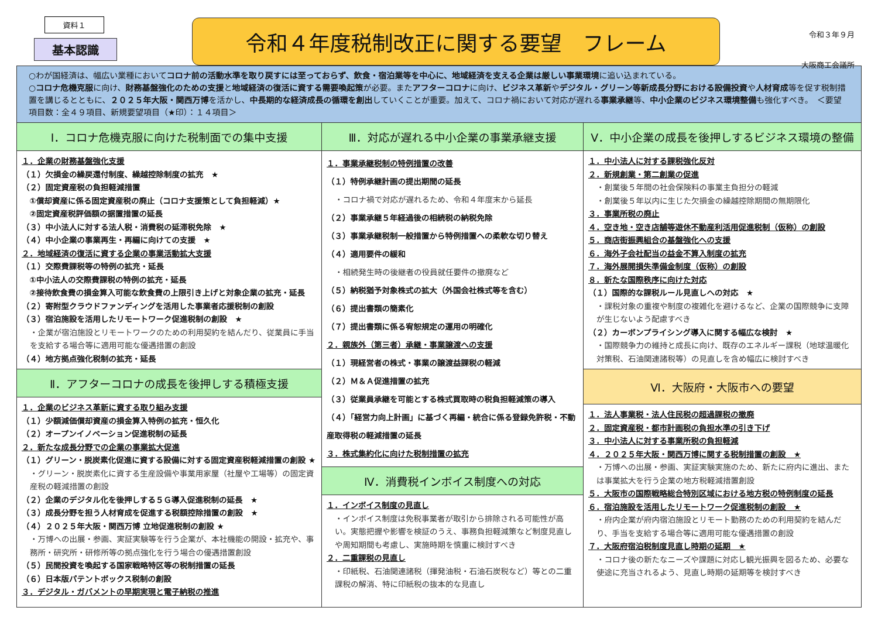資料１
基本認識
令和４年度税制改正に関する要望　フレーム
令和３年９月
大阪商工会議所
○わが国経済は、幅広い業種においてコロナ前の活動水準を取り戻すには至っておらず、飲食・宿泊業等を中心に、地域経済を支える企業は厳しい事業環境に追い込まれている。
○コロナ危機克服に向け、財務基盤強化のための支援と地域経済の復活に資する需要喚起策が必要。またアフターコロナに向け、ビジネス革新やデジタル・グリーン等新成長分野における設備投資や人材育成等を促す税制措置を講じるとともに、２０２５年大阪・関西万博を活かし、中長期的な経済成長の循環を創出していくことが重要。加えて、コロナ禍において対応が遅れる事業承継等、中小企業のビジネス環境整備も強化すべき。　＜要望項目数：全４９項目、新規要望項目（★印）：１４項目＞
Ⅰ．コロナ危機克服に向けた税制面での集中支援
１．企業の財務基盤強化支援
（１）欠損金の繰戻還付制度、繰越控除制度の拡充　★
（２）固定資産税の負担軽減措置
　①償却資産に係る固定資産税の廃止（コロナ支援策として負担軽減）★
　②固定資産税評価額の据置措置の延長
（３）中小法人に対する法人税・消費税の延滞税免除　★
（４）中小企業の事業再生・再編に向けての支援　★
２．地域経済の復活に資する企業の事業活動拡大支援
（１）交際費課税等の特例の拡充・延長
　①中小法人の交際費課税の特例の拡充・延長
　②接待飲食費の損金算入可能な飲食費の上限引き上げと対象企業の拡充・延長
（２）寄附型クラウドファンディングを活用した事業者応援税制の創設
（３）宿泊施設を活用したリモートワーク促進税制の創設　★
・企業が宿泊施設とリモートワークのための利用契約を結んだり、従業員に手当を支給する場合等に適用可能な優遇措置の創設
（４）地方拠点強化税制の拡充・延長
Ⅱ．アフターコロナの成長を後押しする積極支援
１．企業のビジネス革新に資する取り組み支援
（１）少額減価償却資産の損金算入特例の拡充・恒久化
（２）オープンイノベーション促進税制の延長
２．新たな成長分野での企業の事業拡大促進
（１）グリーン・脱炭素化促進に資する設備に対する固定資産税軽減措置の創設 ★
・グリーン・脱炭素化に資する生産設備や事業用家屋（社屋や工場等）の固定資産税の軽減措置の創設
（２）企業のデジタル化を後押しする５Ｇ導入促進税制の延長　★
（３）成長分野を担う人材育成を促進する税額控除措置の創設　★
（４）２０２５年大阪・関西万博 立地促進税制の創設 ★
・万博への出展・参画、実証実験等を行う企業が、本社機能の開設・拡充や、事務所・研究所・研修所等の拠点強化を行う場合の優遇措置創設
（５）民間投資を喚起する国家戦略特区等の税制措置の延長
（６）日本版パテントボックス税制の創設
３．デジタル・ガバメントの早期実現と電子納税の推進
Ⅲ．対応が遅れる中小企業の事業承継支援
１．事業承継税制の特例措置の改善
（１）特例承継計画の提出期間の延長
・コロナ禍で対応が遅れるため、令和４年度末から延長
（２）事業承継５年経過後の相続税の納税免除
（３）事業承継税制一般措置から特例措置への柔軟な切り替え
（４）適用要件の緩和
・相続発生時の後継者の役員就任要件の撤廃など
（５）納税猶予対象株式の拡大（外国会社株式等を含む）
（６）提出書類の簡素化
（７）提出書類に係る宥恕規定の運用の明確化
２．親族外（第三者）承継・事業譲渡への支援
（１）現経営者の株式・事業の譲渡益課税の軽減
（２）Ｍ＆Ａ促進措置の拡充
（３）従業員承継を可能とする株式買取時の税負担軽減策の導入
（４）「経営力向上計画」に基づく再編・統合に係る登録免許税・不動産取得税の軽減措置の延長
３．株式集約化に向けた税制措置の拡充
Ⅳ．消費税インボイス制度への対応
１．インボイス制度の見直し
・インボイス制度は免税事業者が取引から排除される可能性が高い。実態把握や影響を検証のうえ、事務負担軽減策など制度見直しや周知期間も考慮し、実施時期を慎重に検討すべき
２．二重課税の見直し
・印紙税、石油関連諸税（揮発油税・石油石炭税など）等との二重課税の解消、特に印紙税の抜本的な見直し
Ⅴ．中小企業の成長を後押しするビジネス環境の整備
１．中小法人に対する課税強化反対
２．新規創業・第二創業の促進
・創業後５年間の社会保険料の事業主負担分の軽減
・創業後５年以内に生じた欠損金の繰越控除期間の無期限化
３．事業所税の廃止
４．空き地・空き店舗等遊休不動産利活用促進税制（仮称）の創設
５．商店街振興組合の基盤強化への支援
６．海外子会社配当の益金不算入制度の拡充
７．海外展開損失準備金制度（仮称）の創設
８．新たな国際秩序に向けた対応
（１）国際的な課税ルール見直しへの対応　★
・課税対象の重複や制度の複雑化を避けるなど、企業の国際競争に支障が生じないよう配慮すべき
（２）カーボンプライシング導入に関する幅広な検討　★
・国際競争力の維持と成長に向け、既存のエネルギー課税（地球温暖化対策税、石油関連諸税等）の見直しを含め幅広に検討すべき
Ⅵ．大阪府・大阪市への要望
１．法人事業税・法人住民税の超過課税の撤廃
２．固定資産税・都市計画税の負担水準の引き下げ
３．中小法人に対する事業所税の負担軽減
４．２０２５年大阪・関西万博に関する税制措置の創設　★
・万博への出展・参画、実証実験実施のため、新たに府内に進出、または事業拡大を行う企業の地方税軽減措置創設
５．大阪市の国際戦略総合特別区域における地方税の特例制度の延長
６．宿泊施設を活用したリモートワーク促進税制の創設　★
・府内企業が府内宿泊施設とリモート勤務のための利用契約を結んだり、手当を支給する場合等に適用可能な優遇措置の創設
７．大阪府宿泊税制度見直し時期の延期　★
・コロナ後の新たなニーズや課題に対応し観光振興を図るため、必要な使途に充当されるよう、見直し時期の延期等を検討すべき